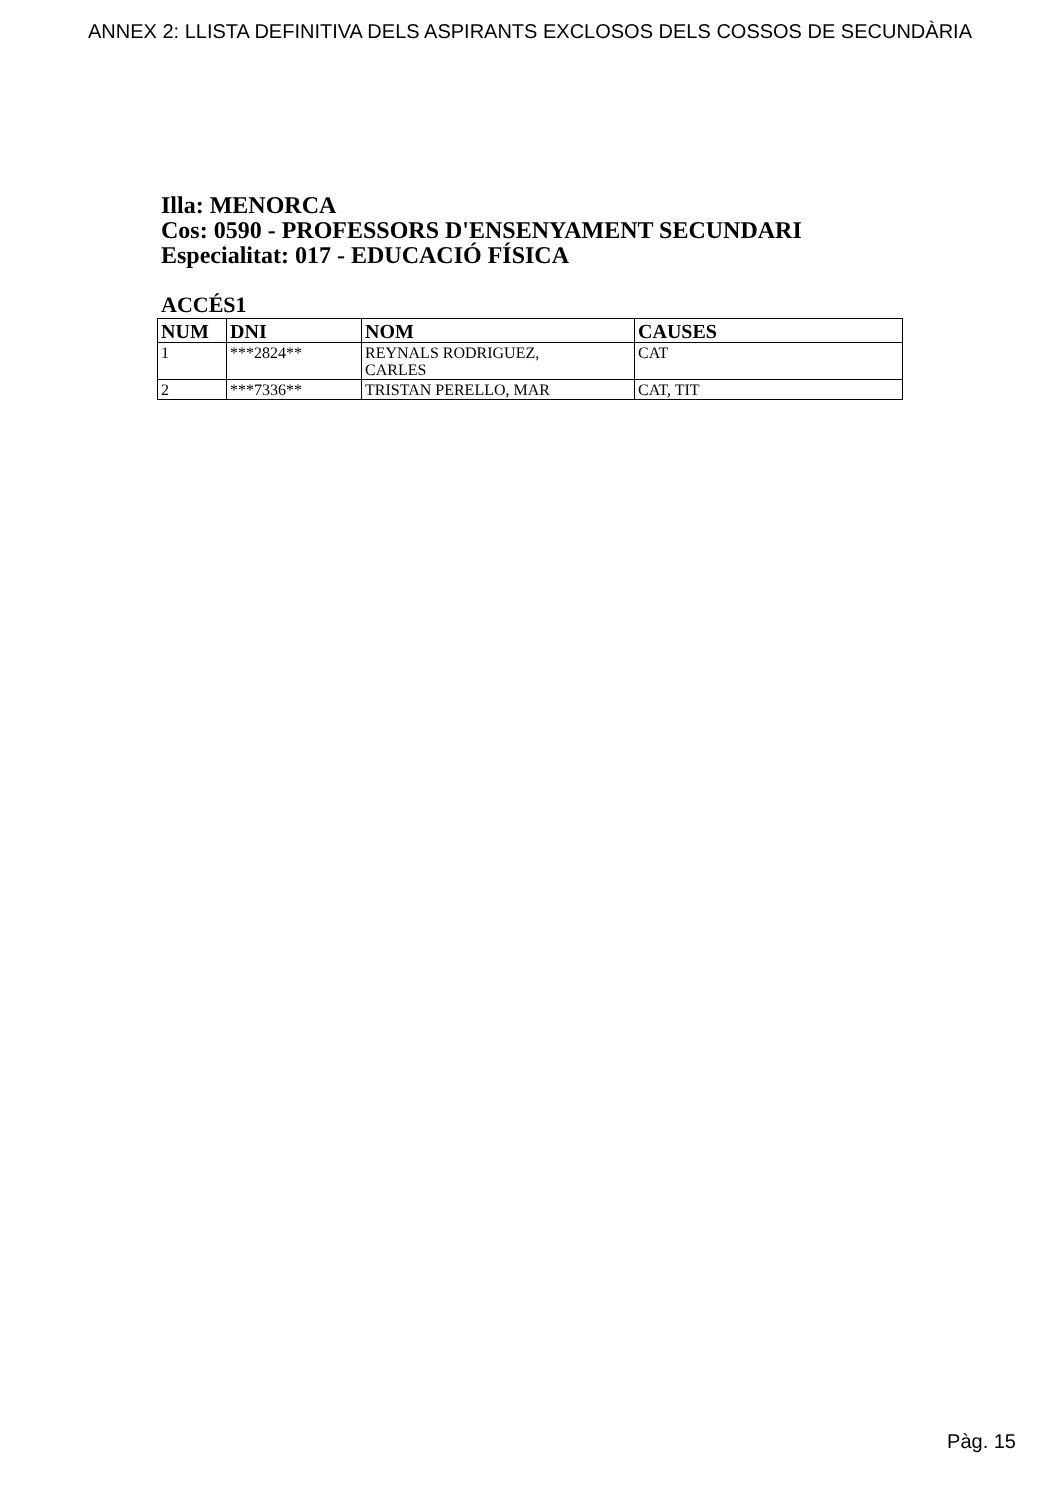ANNEX 2: LLISTA DEFINITIVA DELS ASPIRANTS EXCLOSOS DELS COSSOS DE SECUNDÀRIA
Illa: MENORCA
Cos: 0590 - PROFESSORS D'ENSENYAMENT SECUNDARI
Especialitat: 017 - EDUCACIÓ FÍSICA
ACCÉS1
| NUM | DNI | NOM | CAUSES |
| --- | --- | --- | --- |
| 1 | ***2824** | REYNALS RODRIGUEZ, CARLES | CAT |
| 2 | ***7336** | TRISTAN PERELLO, MAR | CAT, TIT |
Pàg. 15